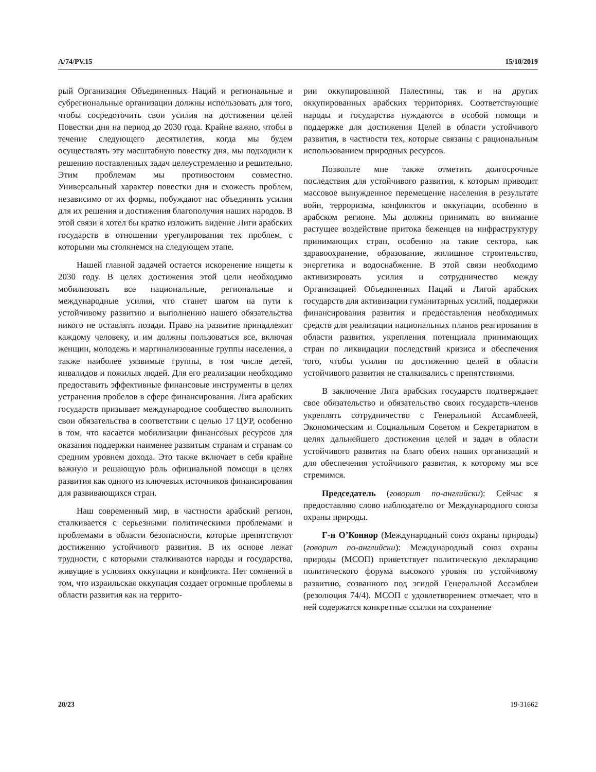A/74/PV.15 15/10/2019
рый Организация Объединенных Наций и региональные и субрегиональные организации должны использовать для того, чтобы сосредоточить свои усилия на достижении целей Повестки дня на период до 2030 года. Крайне важно, чтобы в течение следующего десятилетия, когда мы будем осуществлять эту масштабную повестку дня, мы подходили к решению поставленных задач целеустремленно и решительно. Этим проблемам мы противостоим совместно. Универсальный характер повестки дня и схожесть проблем, независимо от их формы, побуждают нас объединять усилия для их решения и достижения благополучия наших народов. В этой связи я хотел бы кратко изложить видение Лиги арабских государств в отношении урегулирования тех проблем, с которыми мы столкнемся на следующем этапе.
Нашей главной задачей остается искоренение нищеты к 2030 году. В целях достижения этой цели необходимо мобилизовать все национальные, региональные и международные усилия, что станет шагом на пути к устойчивому развитию и выполнению нашего обязательства никого не оставлять позади. Право на развитие принадлежит каждому человеку, и им должны пользоваться все, включая женщин, молодежь и маргинализованные группы населения, а также наиболее уязвимые группы, в том числе детей, инвалидов и пожилых людей. Для его реализации необходимо предоставить эффективные финансовые инструменты в целях устранения пробелов в сфере финансирования. Лига арабских государств призывает международное сообщество выполнить свои обязательства в соответствии с целью 17 ЦУР, особенно в том, что касается мобилизации финансовых ресурсов для оказания поддержки наименее развитым странам и странам со средним уровнем дохода. Это также включает в себя крайне важную и решающую роль официальной помощи в целях развития как одного из ключевых источников финансирования для развивающихся стран.
Наш современный мир, в частности арабский регион, сталкивается с серьезными политическими проблемами и проблемами в области безопасности, которые препятствуют достижению устойчивого развития. В их основе лежат трудности, с которыми сталкиваются народы и государства, живущие в условиях оккупации и конфликта. Нет сомнений в том, что израильская оккупация создает огромные проблемы в области развития как на террито-
рии оккупированной Палестины, так и на других оккупированных арабских территориях. Соответствующие народы и государства нуждаются в особой помощи и поддержке для достижения Целей в области устойчивого развития, в частности тех, которые связаны с рациональным использованием природных ресурсов.
Позвольте мне также отметить долгосрочные последствия для устойчивого развития, к которым приводит массовое вынужденное перемещение населения в результате войн, терроризма, конфликтов и оккупации, особенно в арабском регионе. Мы должны принимать во внимание растущее воздействие притока беженцев на инфраструктуру принимающих стран, особенно на такие сектора, как здравоохранение, образование, жилищное строительство, энергетика и водоснабжение. В этой связи необходимо активизировать усилия и сотрудничество между Организацией Объединенных Наций и Лигой арабских государств для активизации гуманитарных усилий, поддержки финансирования развития и предоставления необходимых средств для реализации национальных планов реагирования в области развития, укрепления потенциала принимающих стран по ликвидации последствий кризиса и обеспечения того, чтобы усилия по достижению целей в области устойчивого развития не сталкивались с препятствиями.
В заключение Лига арабских государств подтверждает свое обязательство и обязательство своих государств-членов укреплять сотрудничество с Генеральной Ассамблеей, Экономическим и Социальным Советом и Секретариатом в целях дальнейшего достижения целей и задач в области устойчивого развития на благо обеих наших организаций и для обеспечения устойчивого развития, к которому мы все стремимся.
Председатель (говорит по-английски): Сейчас я предоставляю слово наблюдателю от Международного союза охраны природы.
Г-н О’Коннор (Международный союз охраны природы) (говорит по-английски): Международный союз охраны природы (МСОП) приветствует политическую декларацию политического форума высокого уровня по устойчивому развитию, созванного под эгидой Генеральной Ассамблеи (резолюция 74/4). МСОП с удовлетворением отмечает, что в ней содержатся конкретные ссылки на сохранение
20/23 19-31662